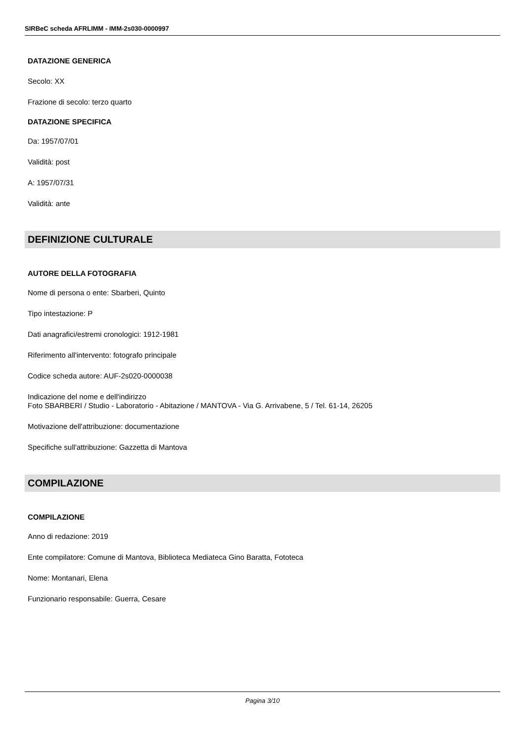SIRBeC scheda AFRLIMM - IMM-2s030-0000997
DATAZIONE GENERICA
Secolo: XX
Frazione di secolo: terzo quarto
DATAZIONE SPECIFICA
Da: 1957/07/01
Validità: post
A: 1957/07/31
Validità: ante
DEFINIZIONE CULTURALE
AUTORE DELLA FOTOGRAFIA
Nome di persona o ente: Sbarberi, Quinto
Tipo intestazione: P
Dati anagrafici/estremi cronologici: 1912-1981
Riferimento all'intervento: fotografo principale
Codice scheda autore: AUF-2s020-0000038
Indicazione del nome e dell'indirizzo
Foto SBARBERI / Studio - Laboratorio - Abitazione / MANTOVA - Via G. Arrivabene, 5 / Tel. 61-14, 26205
Motivazione dell'attribuzione: documentazione
Specifiche sull'attribuzione: Gazzetta di Mantova
COMPILAZIONE
COMPILAZIONE
Anno di redazione: 2019
Ente compilatore: Comune di Mantova, Biblioteca Mediateca Gino Baratta, Fototeca
Nome: Montanari, Elena
Funzionario responsabile: Guerra, Cesare
Pagina 3/10